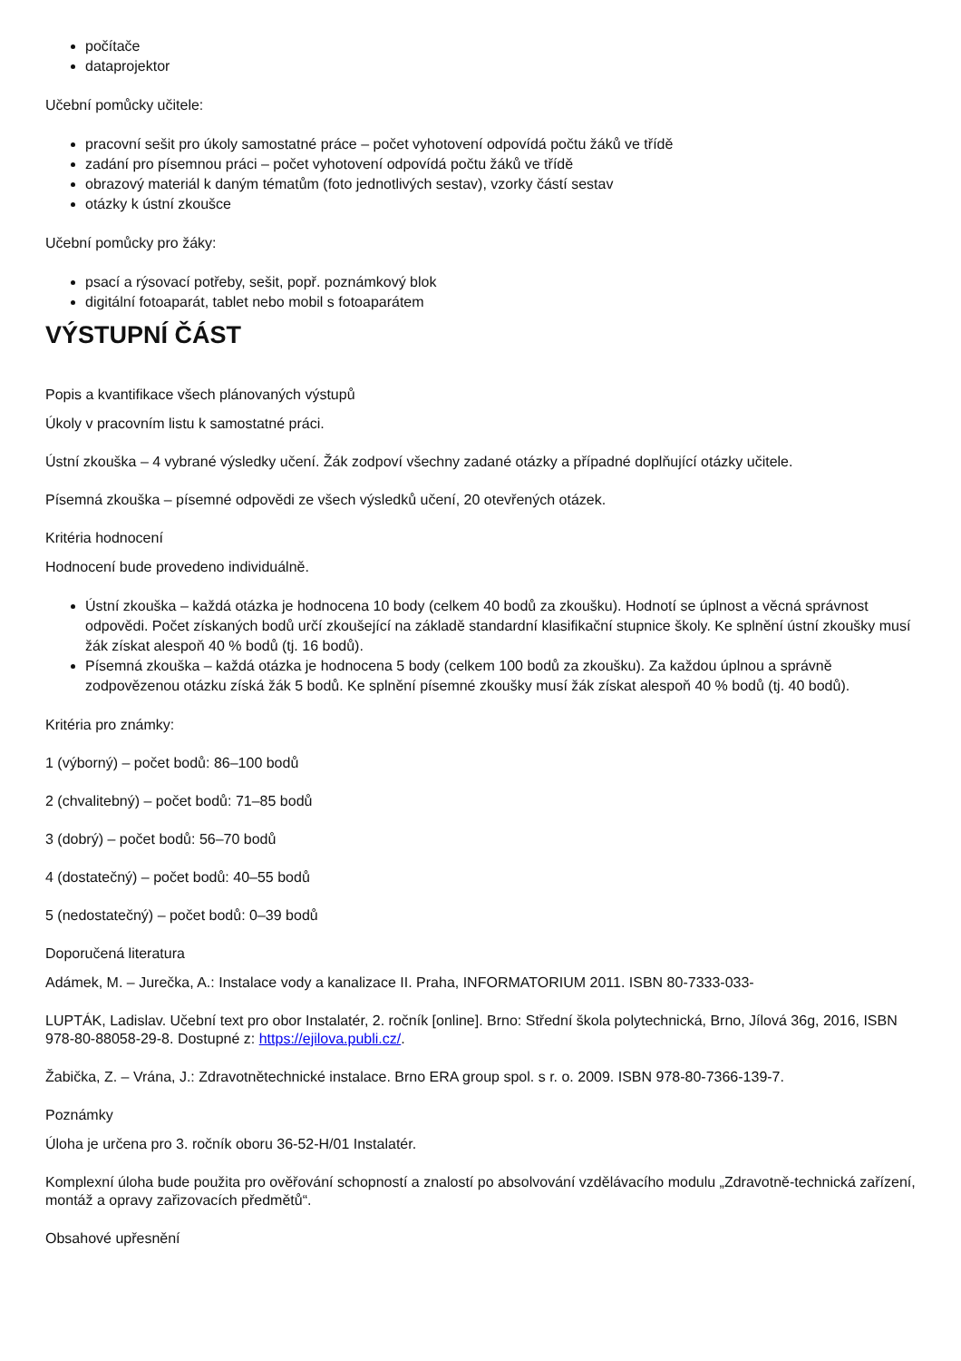počítače
dataprojektor
Učební pomůcky učitele:
pracovní sešit pro úkoly samostatné práce – počet vyhotovení odpovídá počtu žáků ve třídě
zadání pro písemnou práci – počet vyhotovení odpovídá počtu žáků ve třídě
obrazový materiál k daným tématům (foto jednotlivých sestav), vzorky částí sestav
otázky k ústní zkoušce
Učební pomůcky pro žáky:
psací a rýsovací potřeby, sešit, popř. poznámkový blok
digitální fotoaparát, tablet nebo mobil s fotoaparátem
VÝSTUPNÍ ČÁST
Popis a kvantifikace všech plánovaných výstupů
Úkoly v pracovním listu k samostatné práci.
Ústní zkouška – 4 vybrané výsledky učení. Žák zodpoví všechny zadané otázky a případné doplňující otázky učitele.
Písemná zkouška – písemné odpovědi ze všech výsledků učení, 20 otevřených otázek.
Kritéria hodnocení
Hodnocení bude provedeno individuálně.
Ústní zkouška – každá otázka je hodnocena 10 body (celkem 40 bodů za zkoušku). Hodnotí se úplnost a věcná správnost odpovědi. Počet získaných bodů určí zkoušející na základě standardní klasifikační stupnice školy. Ke splnění ústní zkoušky musí žák získat alespoň 40 % bodů (tj. 16 bodů).
Písemná zkouška – každá otázka je hodnocena 5 body (celkem 100 bodů za zkoušku). Za každou úplnou a správně zodpovězenou otázku získá žák 5 bodů. Ke splnění písemné zkoušky musí žák získat alespoň 40 % bodů (tj. 40 bodů).
Kritéria pro známky:
1 (výborný) – počet bodů: 86–100 bodů
2 (chvalitebný) – počet bodů: 71–85 bodů
3 (dobrý) – počet bodů: 56–70 bodů
4 (dostatečný) – počet bodů: 40–55 bodů
5 (nedostatečný) – počet bodů: 0–39 bodů
Doporučená literatura
Adámek, M. – Jurečka, A.: Instalace vody a kanalizace II. Praha, INFORMATORIUM 2011. ISBN 80-7333-033-
LUPTÁK, Ladislav. Učební text pro obor Instalatér, 2. ročník [online]. Brno: Střední škola polytechnická, Brno, Jílová 36g, 2016, ISBN 978-80-88058-29-8. Dostupné z: https://ejilova.publi.cz/.
Žabička, Z. – Vrána, J.: Zdravotnětechnické instalace. Brno ERA group spol. s r. o. 2009. ISBN 978-80-7366-139-7.
Poznámky
Úloha je určena pro 3. ročník oboru 36-52-H/01 Instalatér.
Komplexní úloha bude použita pro ověřování schopností a znalostí po absolvování vzdělávacího modulu „Zdravotně-technická zařízení, montáž a opravy zařizovacích předmětů“.
Obsahové upřesnění